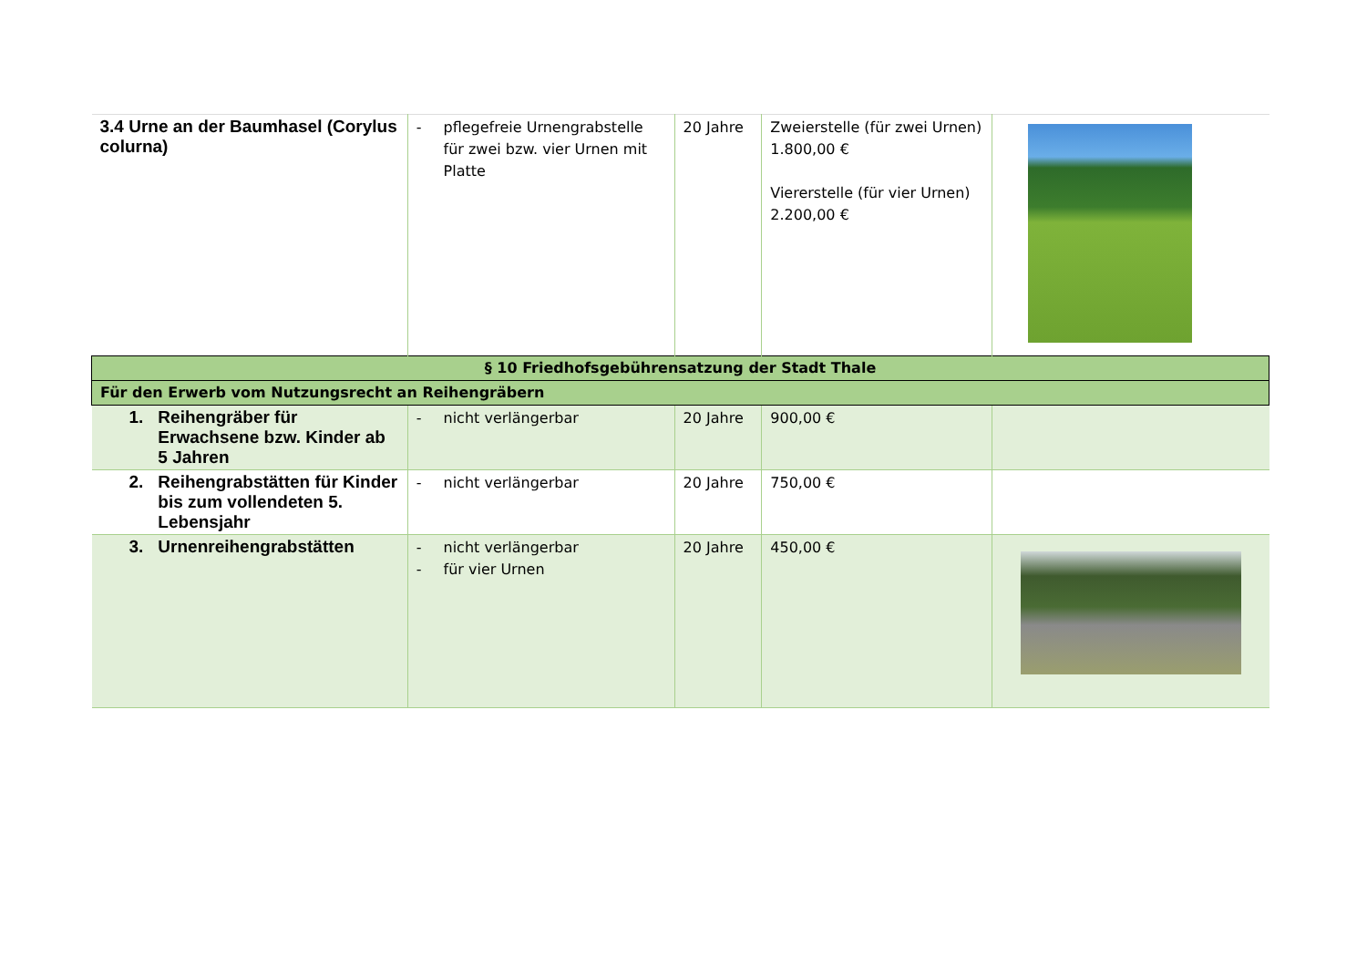| 3.4 Urne an der Baumhasel (Corylus colurna) | - pflegefreie Urnengrabstelle für zwei bzw. vier Urnen mit Platte | 20 Jahre | Zweierstelle (für zwei Urnen) 1.800,00 € Viererstelle (für vier Urnen) 2.200,00 € | |
| § 10 Friedhofsgebührensatzung der Stadt Thale | | | | |
| Für den Erwerb vom Nutzungsrecht an Reihengräbern | | | | |
| 1. Reihengräber für Erwachsene bzw. Kinder ab 5 Jahren | - nicht verlängerbar | 20 Jahre | 900,00 € | |
| 2. Reihengrabstätten für Kinder bis zum vollendeten 5. Lebensjahr | - nicht verlängerbar | 20 Jahre | 750,00 € | |
| 3. Urnenreihengrabstätten | - nicht verlängerbar - für vier Urnen | 20 Jahre | 450,00 € | |